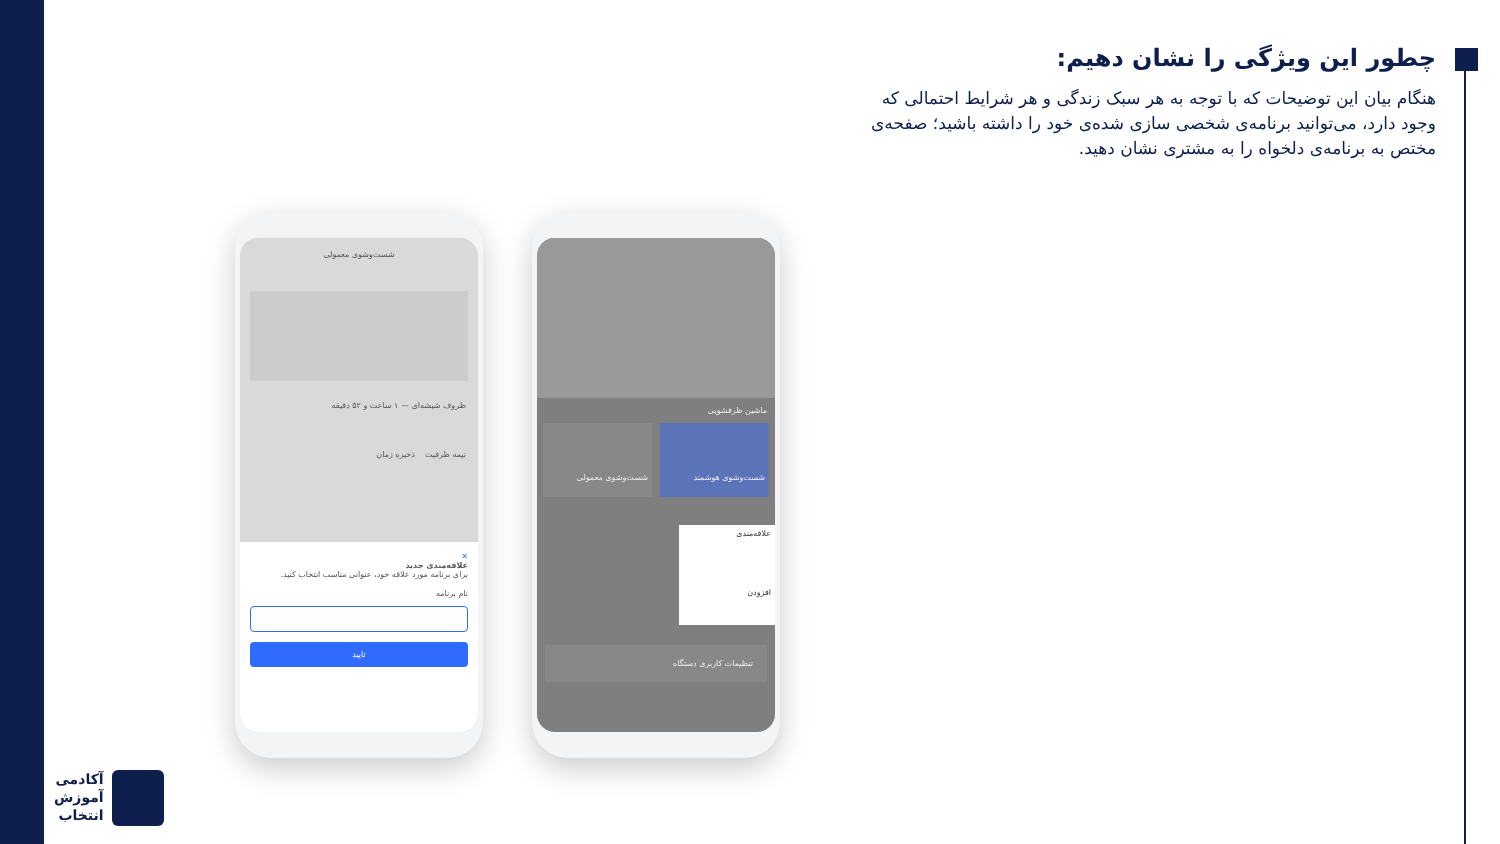چطور این ویژگی را نشان دهیم:
هنگام بیان این توضیحات که با توجه به هر سبک زندگی و هر شرایط احتمالی که وجود دارد، می‌توانید برنامه‌ی شخصی سازی شده‌ی خود را داشته باشید؛ صفحه‌ی مختص به برنامه‌ی دلخواه را به مشتری نشان دهید.
شست‌وشوی معمولی
ظروف شیشه‌ای — ۱ ساعت و ۵۲ دقیقه
نیمه ظرفیت ذخیره زمان
✕
علاقه‌مندی جدید
برای برنامه مورد علاقه خود، عنوانی مناسب انتخاب کنید.
نام برنامه
تایید
ماشین ظرفشویی
شست‌وشوی هوشمند شست‌وشوی معمولی
علاقه‌مندی
افزودن
تنظیمات کاربری دستگاه
آکادمی
آموزش
انتخاب